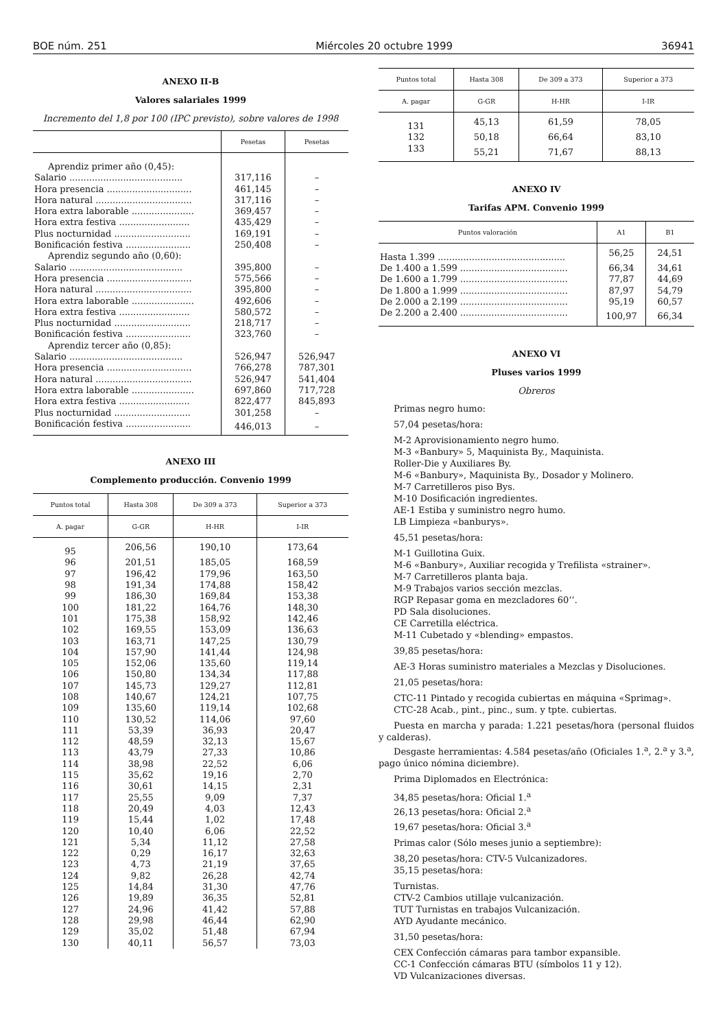BOE núm. 251 Miércoles 20 octubre 1999 36941
ANEXO II-B
Valores salariales 1999
Incremento del 1,8 por 100 (IPC previsto), sobre valores de 1998
| | Pesetas | Pesetas |
| --- | --- | --- |
| Aprendiz primer año (0,45): | | |
| Salario ........................................ | 317,116 | – |
| Hora presencia .............................. | 461,145 | – |
| Hora natural .................................. | 317,116 | – |
| Hora extra laborable ...................... | 369,457 | – |
| Hora extra festiva ......................... | 435,429 | – |
| Plus nocturnidad ........................... | 169,191 | – |
| Bonificación festiva ....................... | 250,408 | – |
| Aprendiz segundo año (0,60): | | |
| Salario ........................................ | 395,800 | – |
| Hora presencia .............................. | 575,566 | – |
| Hora natural .................................. | 395,800 | – |
| Hora extra laborable ...................... | 492,606 | – |
| Hora extra festiva ......................... | 580,572 | – |
| Plus nocturnidad ........................... | 218,717 | – |
| Bonificación festiva ....................... | 323,760 | – |
| Aprendiz tercer año (0,85): | | |
| Salario ........................................ | 526,947 | 526,947 |
| Hora presencia .............................. | 766,278 | 787,301 |
| Hora natural .................................. | 526,947 | 541,404 |
| Hora extra laborable ...................... | 697,860 | 717,728 |
| Hora extra festiva ......................... | 822,477 | 845,893 |
| Plus nocturnidad ........................... | 301,258 | – |
| Bonificación festiva ....................... | 446,013 | – |
ANEXO III
Complemento producción. Convenio 1999
| Puntos total | Hasta 308 | De 309 a 373 | Superior a 373 |
| --- | --- | --- | --- |
| A. pagar | G-GR | H-HR | I-IR |
| 95 | 206,56 | 190,10 | 173,64 |
| 96 | 201,51 | 185,05 | 168,59 |
| 97 | 196,42 | 179,96 | 163,50 |
| 98 | 191,34 | 174,88 | 158,42 |
| 99 | 186,30 | 169,84 | 153,38 |
| 100 | 181,22 | 164,76 | 148,30 |
| 101 | 175,38 | 158,92 | 142,46 |
| 102 | 169,55 | 153,09 | 136,63 |
| 103 | 163,71 | 147,25 | 130,79 |
| 104 | 157,90 | 141,44 | 124,98 |
| 105 | 152,06 | 135,60 | 119,14 |
| 106 | 150,80 | 134,34 | 117,88 |
| 107 | 145,73 | 129,27 | 112,81 |
| 108 | 140,67 | 124,21 | 107,75 |
| 109 | 135,60 | 119,14 | 102,68 |
| 110 | 130,52 | 114,06 | 97,60 |
| 111 | 53,39 | 36,93 | 20,47 |
| 112 | 48,59 | 32,13 | 15,67 |
| 113 | 43,79 | 27,33 | 10,86 |
| 114 | 38,98 | 22,52 | 6,06 |
| 115 | 35,62 | 19,16 | 2,70 |
| 116 | 30,61 | 14,15 | 2,31 |
| 117 | 25,55 | 9,09 | 7,37 |
| 118 | 20,49 | 4,03 | 12,43 |
| 119 | 15,44 | 1,02 | 17,48 |
| 120 | 10,40 | 6,06 | 22,52 |
| 121 | 5,34 | 11,12 | 27,58 |
| 122 | 0,29 | 16,17 | 32,63 |
| 123 | 4,73 | 21,19 | 37,65 |
| 124 | 9,82 | 26,28 | 42,74 |
| 125 | 14,84 | 31,30 | 47,76 |
| 126 | 19,89 | 36,35 | 52,81 |
| 127 | 24,96 | 41,42 | 57,88 |
| 128 | 29,98 | 46,44 | 62,90 |
| 129 | 35,02 | 51,48 | 67,94 |
| 130 | 40,11 | 56,57 | 73,03 |
| Puntos total | Hasta 308 | De 309 a 373 | Superior a 373 |
| --- | --- | --- | --- |
| A. pagar | G-GR | H-HR | I-IR |
| 131 | 45,13 | 61,59 | 78,05 |
| 132 | 50,18 | 66,64 | 83,10 |
| 133 | 55,21 | 71,67 | 88,13 |
ANEXO IV
Tarifas APM. Convenio 1999
| Puntos valoración | A1 | B1 |
| --- | --- | --- |
| Hasta 1.399 ............................................. | 56,25 | 24,51 |
| De 1.400 a 1.599 ...................................... | 66,34 | 34,61 |
| De 1.600 a 1.799 ...................................... | 77,87 | 44,69 |
| De 1.800 a 1.999 ...................................... | 87,97 | 54,79 |
| De 2.000 a 2.199 ...................................... | 95,19 | 60,57 |
| De 2.200 a 2.400 ...................................... | 100,97 | 66,34 |
ANEXO VI
Pluses varios 1999
Obreros
Primas negro humo:
57,04 pesetas/hora:
M-2 Aprovisionamiento negro humo.
M-3 «Banbury» 5, Maquinista By., Maquinista.
Roller-Die y Auxiliares By.
M-6 «Banbury», Maquinista By., Dosador y Molinero.
M-7 Carretilleros piso Bys.
M-10 Dosificación ingredientes.
AE-1 Estiba y suministro negro humo.
LB Limpieza «banburys».
45,51 pesetas/hora:
M-1 Guillotina Guix.
M-6 «Banbury», Auxiliar recogida y Trefilista «strainer».
M-7 Carretilleros planta baja.
M-9 Trabajos varios sección mezclas.
RGP Repasar goma en mezcladores 60’’.
PD Sala disoluciones.
CE Carretilla eléctrica.
M-11 Cubetado y «blending» empastos.
39,85 pesetas/hora:
AE-3 Horas suministro materiales a Mezclas y Disoluciones.
21,05 pesetas/hora:
CTC-11 Pintado y recogida cubiertas en máquina «Sprimag».
CTC-28 Acab., pint., pinc., sum. y tpte. cubiertas.
Puesta en marcha y parada: 1.221 pesetas/hora (personal fluidos y calderas).
Desgaste herramientas: 4.584 pesetas/año (Oficiales 1.<sup>a</sup>, 2.<sup>a</sup> y 3.<sup>a</sup>, pago único nómina diciembre).
Prima Diplomados en Electrónica:
34,85 pesetas/hora: Oficial 1.<sup>a</sup>
26,13 pesetas/hora: Oficial 2.<sup>a</sup>
19,67 pesetas/hora: Oficial 3.<sup>a</sup>
Primas calor (Sólo meses junio a septiembre):
38,20 pesetas/hora: CTV-5 Vulcanizadores.
35,15 pesetas/hora:
Turnistas.
CTV-2 Cambios utillaje vulcanización.
TUT Turnistas en trabajos Vulcanización.
AYD Ayudante mecánico.
31,50 pesetas/hora:
CEX Confección cámaras para tambor expansible.
CC-1 Confección cámaras BTU (símbolos 11 y 12).
VD Vulcanizaciones diversas.